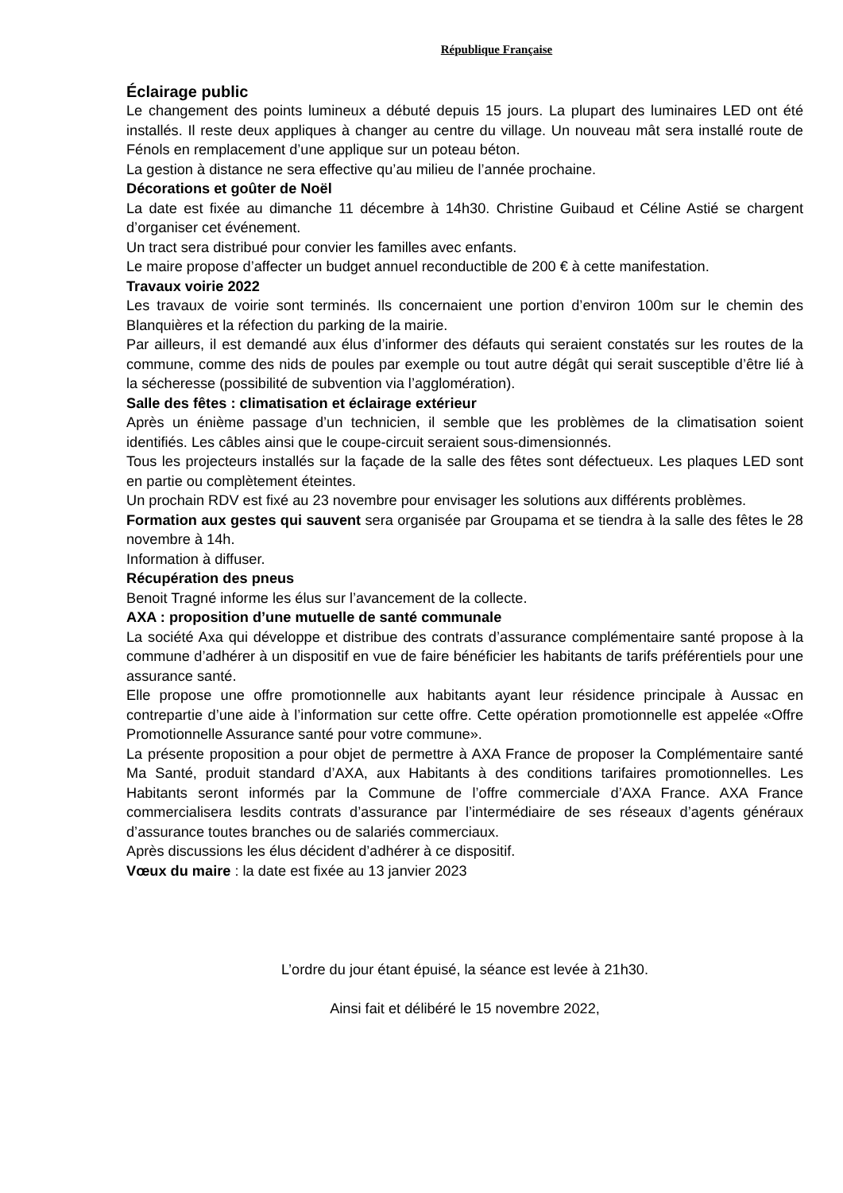République Française
Éclairage public
Le changement des points lumineux a débuté depuis 15 jours. La plupart des luminaires LED ont été installés. Il reste deux appliques à changer au centre du village. Un nouveau mât sera installé route de Fénols en remplacement d’une applique sur un poteau béton.
La gestion à distance ne sera effective qu’au milieu de l’année prochaine.
Décorations et goûter de Noël
La date est fixée au dimanche 11 décembre à 14h30. Christine Guibaud et Céline Astié se chargent d’organiser cet événement.
Un tract sera distribué pour convier les familles avec enfants.
Le maire propose d’affecter un budget annuel reconductible de 200 € à cette manifestation.
Travaux voirie 2022
Les travaux de voirie sont terminés. Ils concernaient une portion d’environ 100m sur le chemin des Blanquières et la réfection du parking de la mairie.
Par ailleurs, il est demandé aux élus d’informer des défauts qui seraient constatés sur les routes de la commune, comme des nids de poules par exemple ou tout autre dégât qui serait susceptible d’être lié à la sécheresse (possibilité de subvention via l’agglomération).
Salle des fêtes : climatisation et éclairage extérieur
Après un énième passage d’un technicien, il semble que les problèmes de la climatisation soient identifiés. Les câbles ainsi que le coupe-circuit seraient sous-dimensionnés.
Tous les projecteurs installés sur la façade de la salle des fêtes sont défectueux. Les plaques LED sont en partie ou complètement éteintes.
Un prochain RDV est fixé au 23 novembre pour envisager les solutions aux différents problèmes.
Formation aux gestes qui sauvent sera organisée par Groupama et se tiendra à la salle des fêtes le 28 novembre à 14h.
Information à diffuser.
Récupération des pneus
Benoit Tragné informe les élus sur l’avancement de la collecte.
AXA : proposition d’une mutuelle de santé communale
La société Axa qui développe et distribue des contrats d’assurance complémentaire santé propose à la commune d’adhérer à un dispositif en vue de faire bénéficier les habitants de tarifs préférentiels pour une assurance santé.
Elle propose une offre promotionnelle aux habitants ayant leur résidence principale à Aussac en contrepartie d’une aide à l’information sur cette offre. Cette opération promotionnelle est appelée «Offre Promotionnelle Assurance santé pour votre commune».
La présente proposition a pour objet de permettre à AXA France de proposer la Complémentaire santé Ma Santé, produit standard d’AXA, aux Habitants à des conditions tarifaires promotionnelles. Les Habitants seront informés par la Commune de l’offre commerciale d’AXA France. AXA France commercialisera lesdits contrats d’assurance par l’intermédiaire de ses réseaux d’agents généraux d’assurance toutes branches ou de salariés commerciaux.
Après discussions les élus décident d’adhérer à ce dispositif.
Vœux du maire : la date est fixée au 13 janvier 2023
L’ordre du jour étant épuisé, la séance est levée à 21h30.
Ainsi fait et délibéré le 15 novembre 2022,